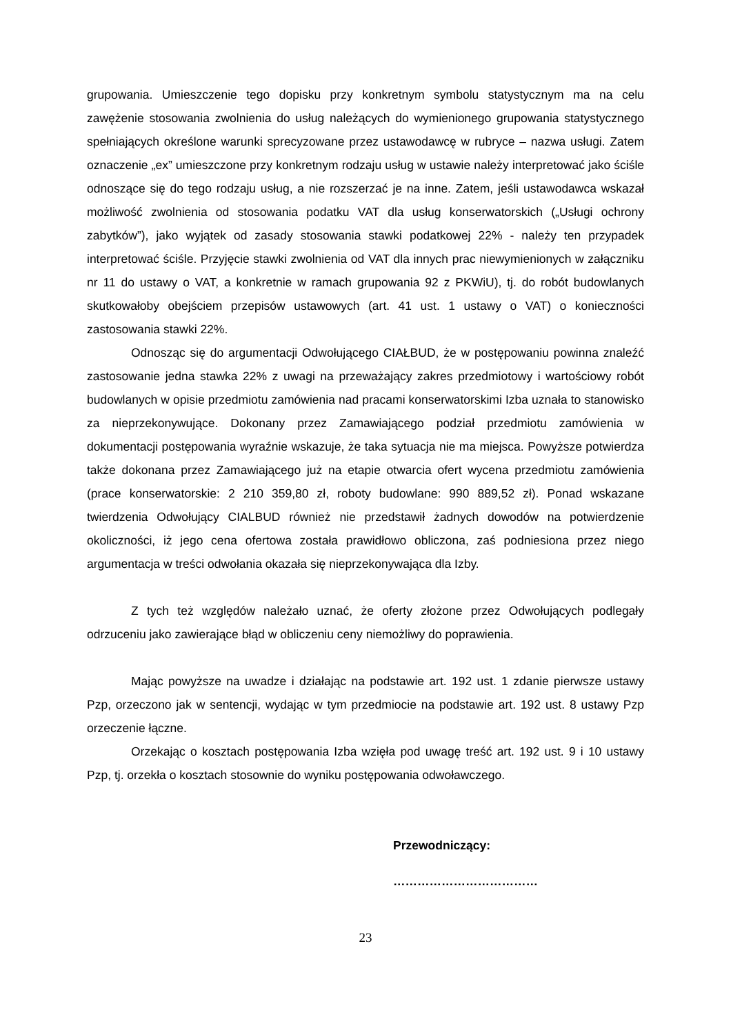grupowania. Umieszczenie tego dopisku przy konkretnym symbolu statystycznym ma na celu zawężenie stosowania zwolnienia do usług należących do wymienionego grupowania statystycznego spełniających określone warunki sprecyzowane przez ustawodawcę w rubryce – nazwa usługi. Zatem oznaczenie „ex” umieszczone przy konkretnym rodzaju usług w ustawie należy interpretować jako ściśle odnoszące się do tego rodzaju usług, a nie rozszerzać je na inne. Zatem, jeśli ustawodawca wskazał możliwość zwolnienia od stosowania podatku VAT dla usług konserwatorskich („Usługi ochrony zabytków”), jako wyjątek od zasady stosowania stawki podatkowej 22% - należy ten przypadek interpretować ściśle. Przyjęcie stawki zwolnienia od VAT dla innych prac niewymienionych w załączniku nr 11 do ustawy o VAT, a konkretnie w ramach grupowania 92 z PKWiU), tj. do robót budowlanych skutkowałoby obejściem przepisów ustawowych (art. 41 ust. 1 ustawy o VAT) o konieczności zastosowania stawki 22%.
Odnosząc się do argumentacji Odwołującego CIAŁBUD, że w postępowaniu powinna znaleźć zastosowanie jedna stawka 22% z uwagi na przeważający zakres przedmiotowy i wartościowy robót budowlanych w opisie przedmiotu zamówienia nad pracami konserwatorskimi Izba uznała to stanowisko za nieprzekonywujące. Dokonany przez Zamawiającego podział przedmiotu zamówienia w dokumentacji postępowania wyraźnie wskazuje, że taka sytuacja nie ma miejsca. Powyższe potwierdza także dokonana przez Zamawiającego już na etapie otwarcia ofert wycena przedmiotu zamówienia (prace konserwatorskie: 2 210 359,80 zł, roboty budowlane: 990 889,52 zł). Ponad wskazane twierdzenia Odwołujący CIALBUD również nie przedstawił żadnych dowodów na potwierdzenie okoliczności, iż jego cena ofertowa została prawidłowo obliczona, zaś podniesiona przez niego argumentacja w treści odwołania okazała się nieprzekonywająca dla Izby.
Z tych też względów należało uznać, że oferty złożone przez Odwołujących podlegały odrzuceniu jako zawierające błąd w obliczeniu ceny niemożliwy do poprawienia.
Mając powyższe na uwadze i działając na podstawie art. 192 ust. 1 zdanie pierwsze ustawy Pzp, orzeczono jak w sentencji, wydając w tym przedmiocie na podstawie art. 192 ust. 8 ustawy Pzp orzeczenie łączne.
Orzekając o kosztach postępowania Izba wzięła pod uwagę treść art. 192 ust. 9 i 10 ustawy Pzp, tj. orzekła o kosztach stosownie do wyniku postępowania odwoławczego.
Przewodniczący:
………………………………
23